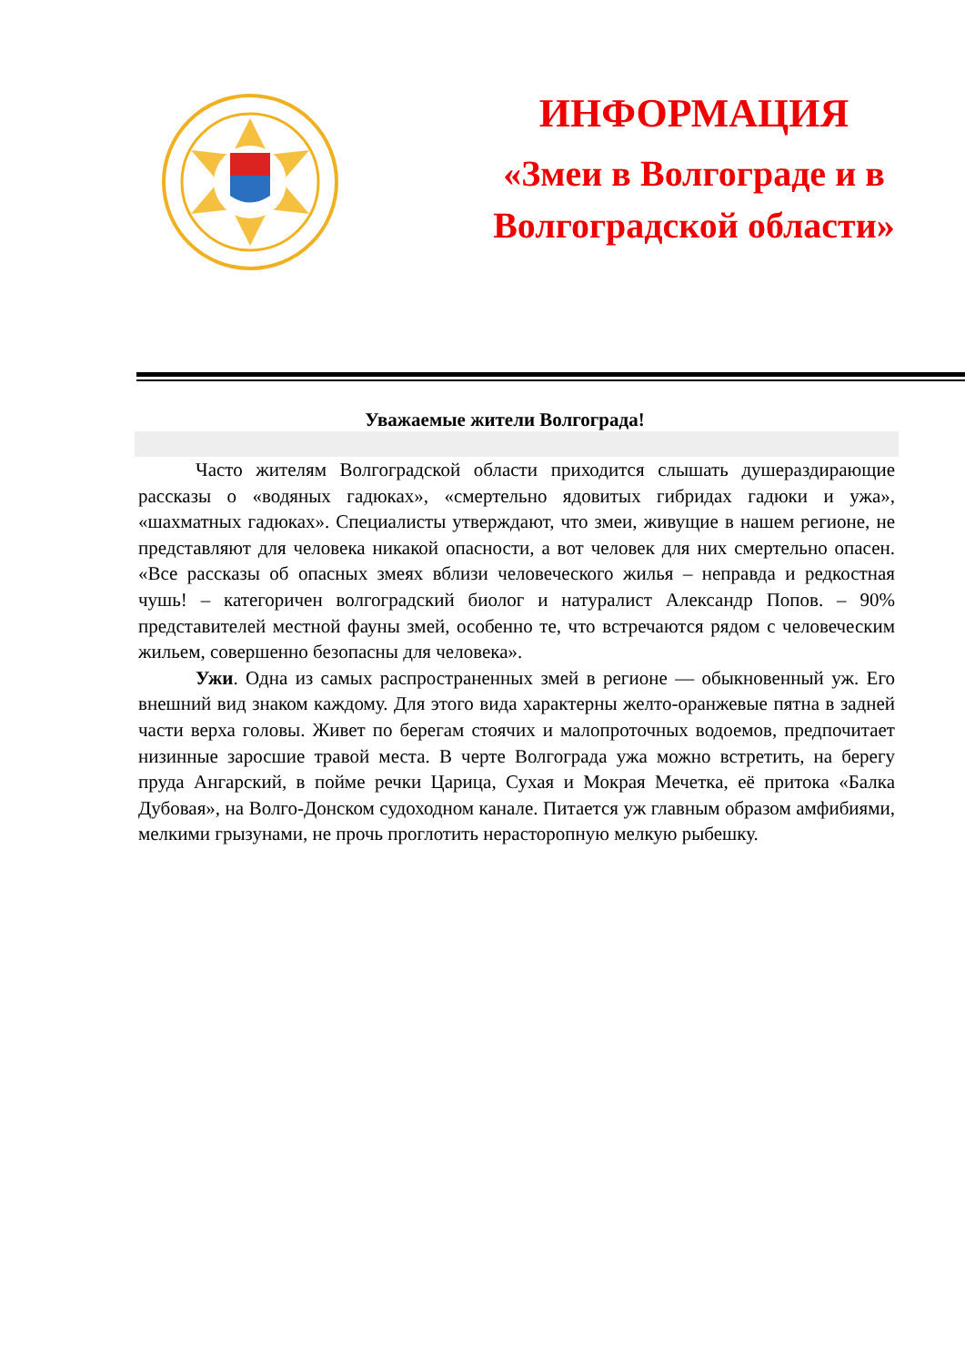ИНФОРМАЦИЯ
«Змеи в Волгограде и в Волгоградской области»
Уважаемые жители Волгограда!
Часто жителям Волгоградской области приходится слышать душераздирающие рассказы о «водяных гадюках», «смертельно ядовитых гибридах гадюки и ужа», «шахматных гадюках». Специалисты утверждают, что змеи, живущие в нашем регионе, не представляют для человека никакой опасности, а вот человек для них смертельно опасен. «Все рассказы об опасных змеях вблизи человеческого жилья – неправда и редкостная чушь! – категоричен волгоградский биолог и натуралист Александр Попов. – 90% представителей местной фауны змей, особенно те, что встречаются рядом с человеческим жильем, совершенно безопасны для человека».
Ужи. Одна из самых распространенных змей в регионе — обыкновенный уж. Его внешний вид знаком каждому. Для этого вида характерны желто-оранжевые пятна в задней части верха головы. Живет по берегам стоячих и малопроточных водоемов, предпочитает низинные заросшие травой места. В черте Волгограда ужа можно встретить, на берегу пруда Ангарский, в пойме речки Царица, Сухая и Мокрая Мечетка, её притока «Балка Дубовая», на Волго-Донском судоходном канале. Питается уж главным образом амфибиями, мелкими грызунами, не прочь проглотить нерасторопную мелкую рыбешку.